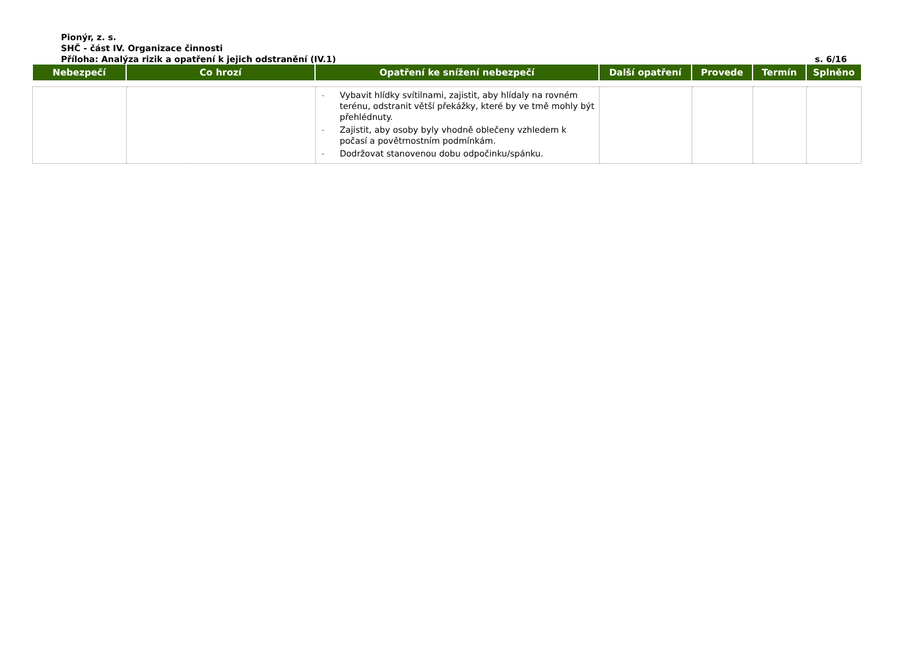Pionýr, z. s.
SHČ - část IV. Organizace činnosti
Příloha: Analýza rizik a opatření k jejich odstranění (IV.1) s. 6/16
| Nebezpečí | Co hrozí | Opatření ke snížení nebezpečí | Další opatření | Provede | Termín | Splněno |
| --- | --- | --- | --- | --- | --- | --- |
| | | - Vybavit hlídky svítilnami, zajistit, aby hlídaly na rovném terénu, odstranit větší překážky, které by ve tmě mohly být přehlédnuty. - Zajistit, aby osoby byly vhodně oblečeny vzhledem k počasí a povětrnostním podmínkám. - Dodržovat stanovenou dobu odpočinku/spánku. | | | | |